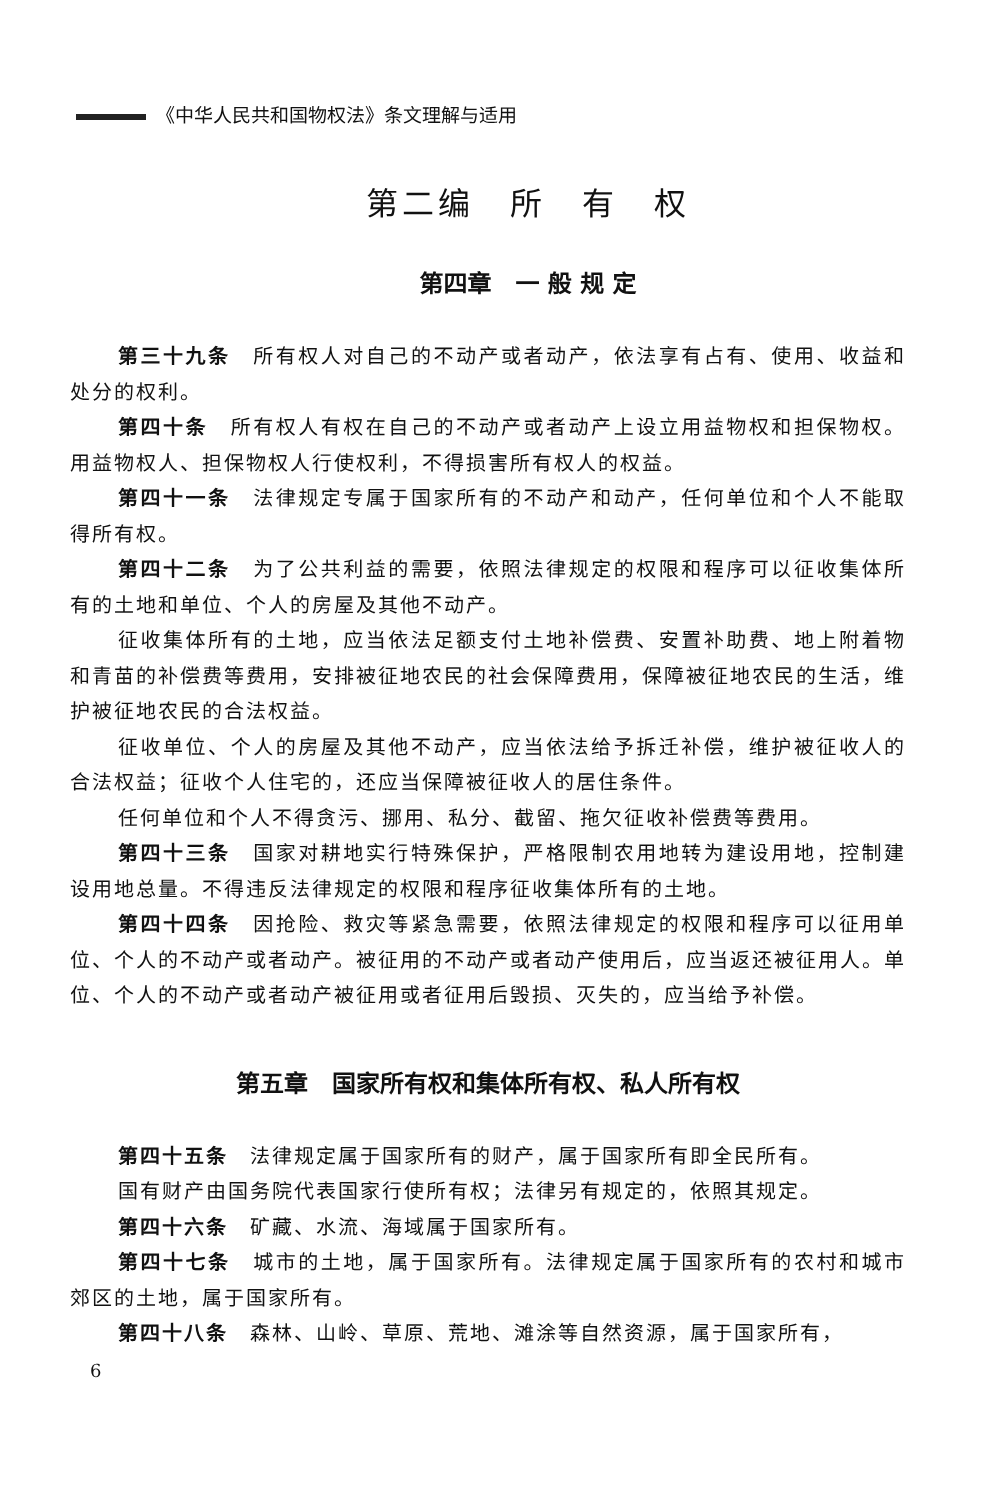《中华人民共和国物权法》条文理解与适用
第二编　所　有　权
第四章　一 般 规 定
第三十九条　所有权人对自己的不动产或者动产，依法享有占有、使用、收益和处分的权利。
第四十条　所有权人有权在自己的不动产或者动产上设立用益物权和担保物权。用益物权人、担保物权人行使权利，不得损害所有权人的权益。
第四十一条　法律规定专属于国家所有的不动产和动产，任何单位和个人不能取得所有权。
第四十二条　为了公共利益的需要，依照法律规定的权限和程序可以征收集体所有的土地和单位、个人的房屋及其他不动产。
征收集体所有的土地，应当依法足额支付土地补偿费、安置补助费、地上附着物和青苗的补偿费等费用，安排被征地农民的社会保障费用，保障被征地农民的生活，维护被征地农民的合法权益。
征收单位、个人的房屋及其他不动产，应当依法给予拆迁补偿，维护被征收人的合法权益；征收个人住宅的，还应当保障被征收人的居住条件。
任何单位和个人不得贪污、挪用、私分、截留、拖欠征收补偿费等费用。
第四十三条　国家对耕地实行特殊保护，严格限制农用地转为建设用地，控制建设用地总量。不得违反法律规定的权限和程序征收集体所有的土地。
第四十四条　因抢险、救灾等紧急需要，依照法律规定的权限和程序可以征用单位、个人的不动产或者动产。被征用的不动产或者动产使用后，应当返还被征用人。单位、个人的不动产或者动产被征用或者征用后毁损、灭失的，应当给予补偿。
第五章　国家所有权和集体所有权、私人所有权
第四十五条　法律规定属于国家所有的财产，属于国家所有即全民所有。
国有财产由国务院代表国家行使所有权；法律另有规定的，依照其规定。
第四十六条　矿藏、水流、海域属于国家所有。
第四十七条　城市的土地，属于国家所有。法律规定属于国家所有的农村和城市郊区的土地，属于国家所有。
第四十八条　森林、山岭、草原、荒地、滩涂等自然资源，属于国家所有，
6